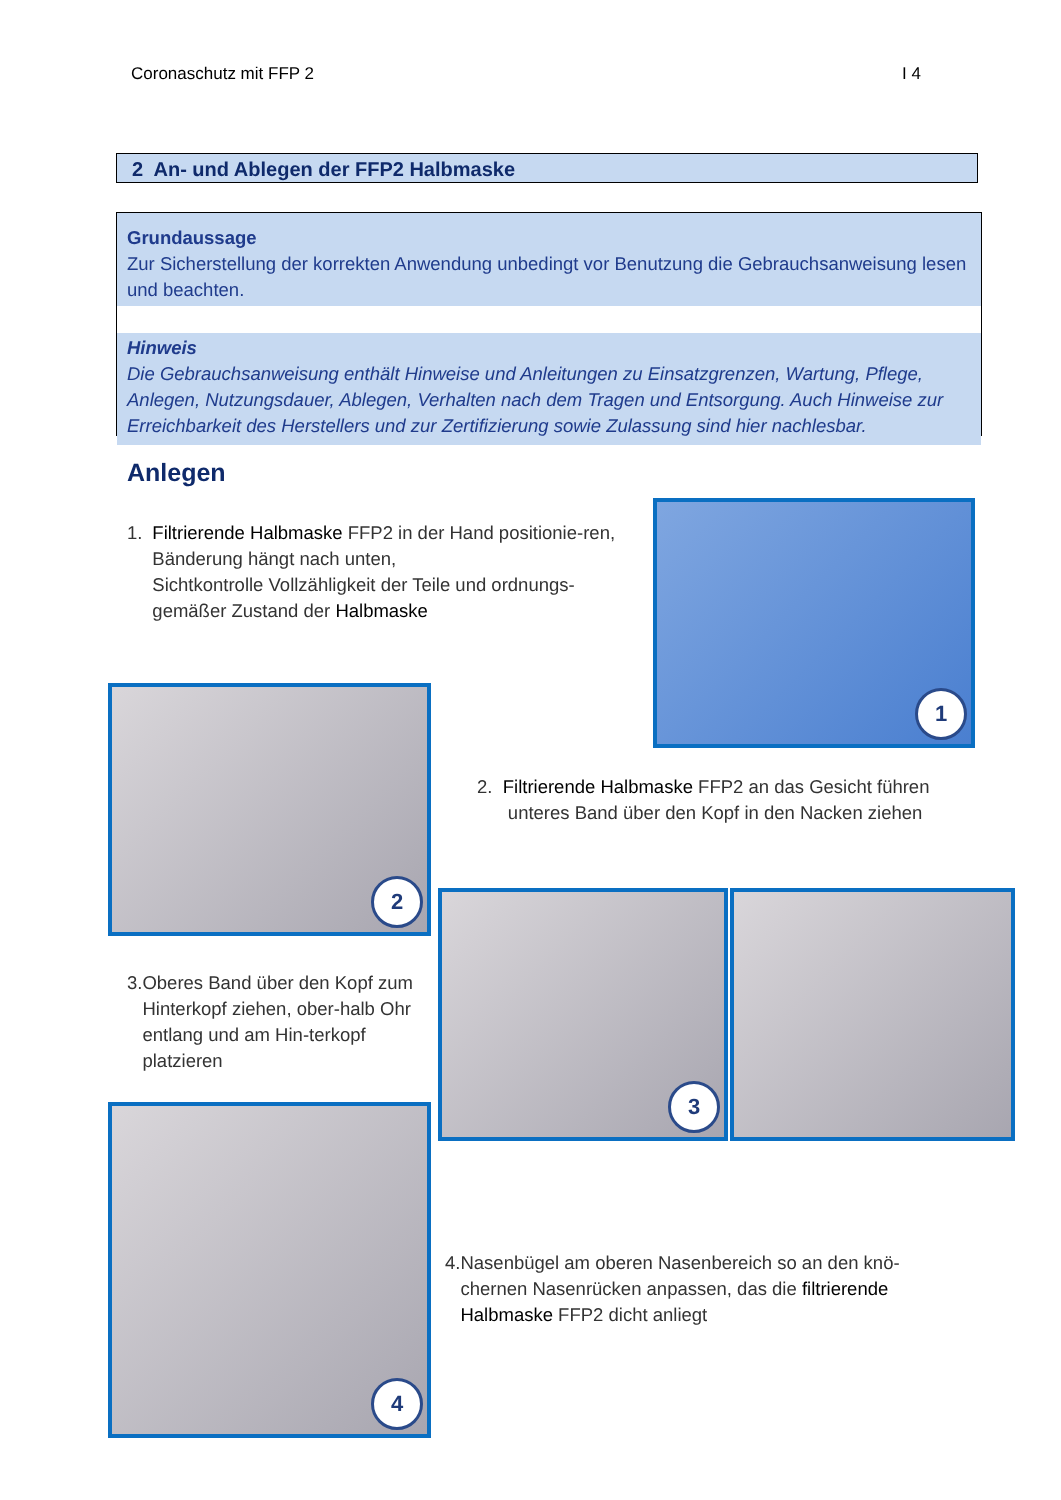Coronaschutz mit FFP 2 I 4
2 An- und Ablegen der FFP2 Halbmaske
Grundaussage
Zur Sicherstellung der korrekten Anwendung unbedingt vor Benutzung die Gebrauchsanweisung lesen und beachten.
Hinweis
Die Gebrauchsanweisung enthält Hinweise und Anleitungen zu Einsatzgrenzen, Wartung, Pflege, Anlegen, Nutzungsdauer, Ablegen, Verhalten nach dem Tragen und Entsorgung. Auch Hinweise zur Erreichbarkeit des Herstellers und zur Zertifizierung sowie Zulassung sind hier nachlesbar.
Anlegen
1. Filtrierende Halbmaske FFP2 in der Hand positionie-ren, Bänderung hängt nach unten,
Sichtkontrolle Vollzähligkeit der Teile und ordnungs-gemäßer Zustand der Halbmaske
1
2
2. Filtrierende Halbmaske FFP2 an das Gesicht führen
unteres Band über den Kopf in den Nacken ziehen
3. Oberes Band über den Kopf zum Hinterkopf ziehen, ober-halb Ohr entlang und am Hin-terkopf platzieren
3
4
4. Nasenbügel am oberen Nasenbereich so an den knö-chernen Nasenrücken anpassen, das die filtrierende Halbmaske FFP2 dicht anliegt